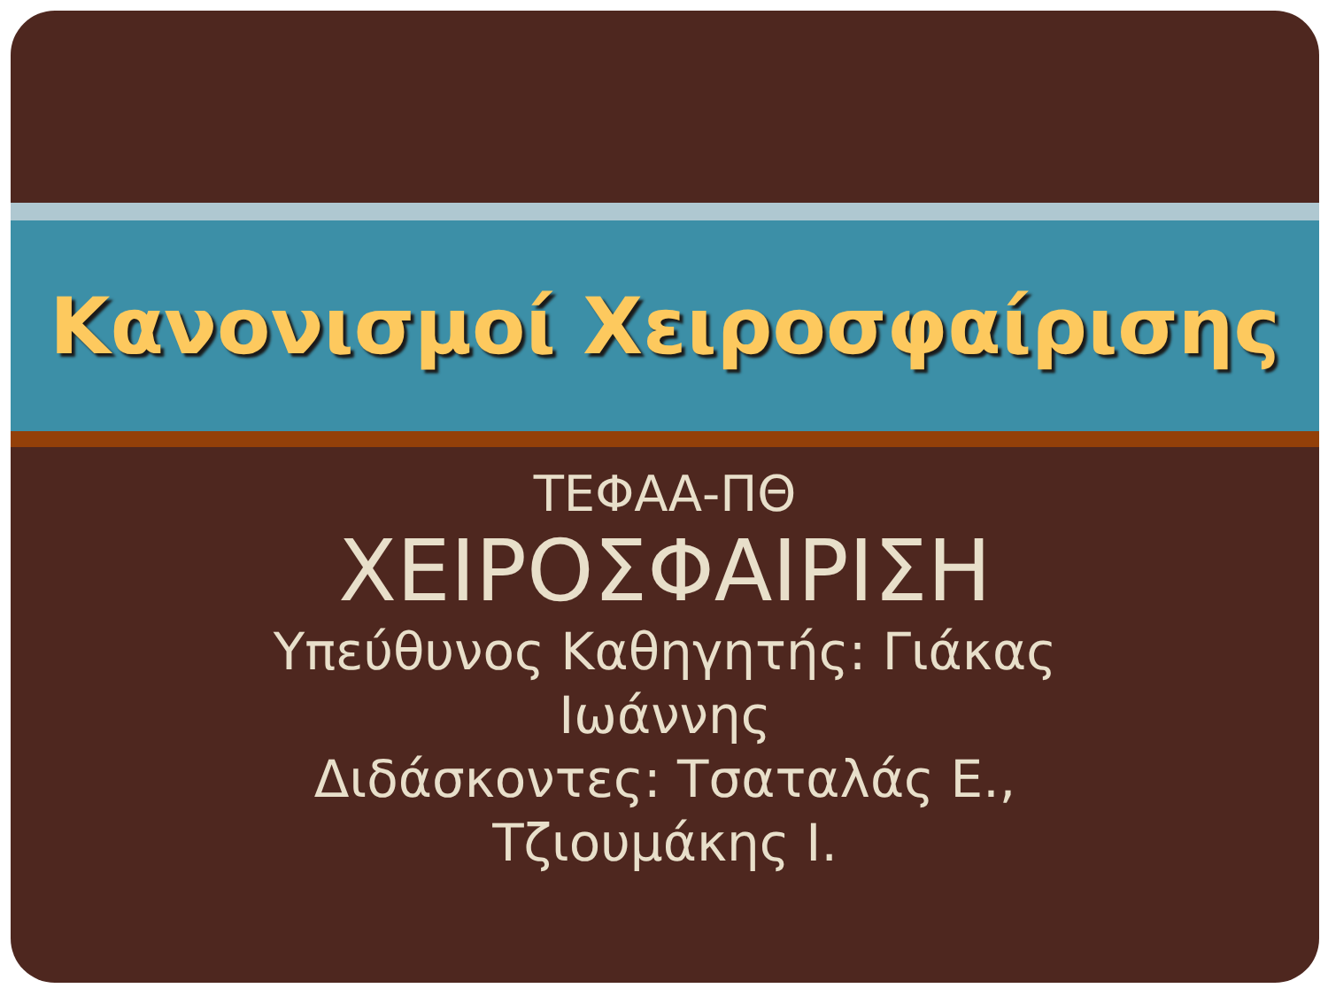Κανονισμοί Χειροσφαίρισης
ΤΕΦΑΑ-ΠΘ
ΧΕΙΡΟΣΦΑΙΡΙΣΗ
Υπεύθυνος Καθηγητής: Γιάκας
Ιωάννης
Διδάσκοντες: Τσαταλάς Ε.,
Τζιουμάκης Ι.